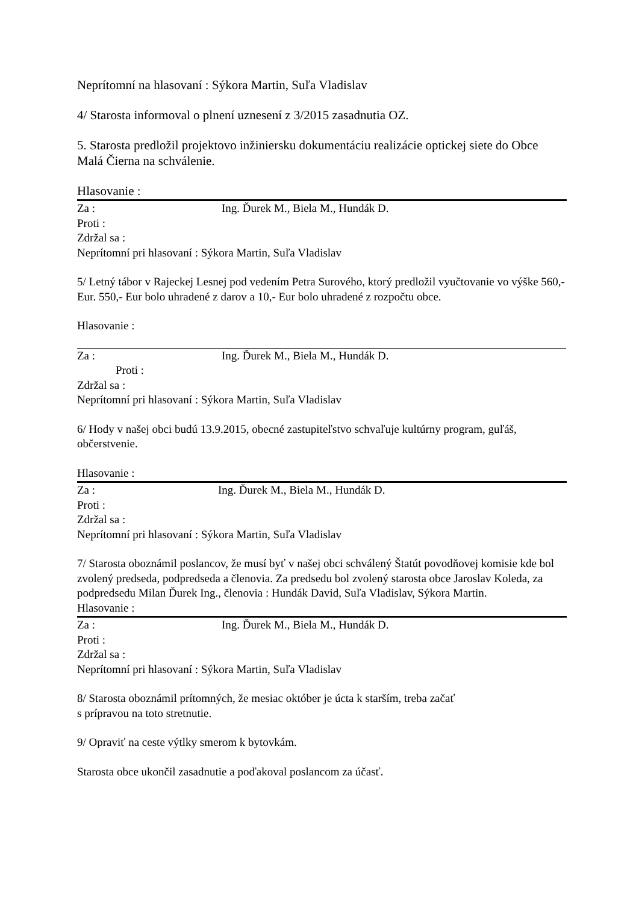Neprítomní na hlasovaní : Sýkora Martin, Suľa Vladislav
4/ Starosta informoval o plnení uznesení z 3/2015 zasadnutia OZ.
5. Starosta predložil projektovo inžiniersku dokumentáciu realizácie optickej siete do Obce Malá Čierna na schválenie.
Hlasovanie :
Za : Ing. Ďurek M., Biela M., Hundák D.
Proti :
Zdržal sa :
Neprítomní pri hlasovaní : Sýkora Martin, Suľa Vladislav
5/ Letný tábor v Rajeckej Lesnej pod vedením Petra Surového, ktorý predložil vyučtovanie vo výške 560,- Eur. 550,- Eur bolo uhradené z darov a 10,- Eur bolo uhradené z rozpočtu obce.
Hlasovanie :
Za : Ing. Ďurek M., Biela M., Hundák D.
Proti :
Zdržal sa :
Neprítomní pri hlasovaní : Sýkora Martin, Suľa Vladislav
6/ Hody v našej obci budú 13.9.2015, obecné zastupiteľstvo schvaľuje kultúrny program, guľáš, občerstvenie.
Hlasovanie :
Za : Ing. Ďurek M., Biela M., Hundák D.
Proti :
Zdržal sa :
Neprítomní pri hlasovaní : Sýkora Martin, Suľa Vladislav
7/ Starosta oboznámil poslancov, že musí byť v našej obci schválený Štatút povodňovej komisie kde bol zvolený predseda, podpredseda a členovia. Za predsedu bol zvolený starosta obce Jaroslav Koleda, za podpredsedu Milan Ďurek Ing., členovia : Hundák David, Suľa Vladislav, Sýkora Martin.
Hlasovanie :
Za : Ing. Ďurek M., Biela M., Hundák D.
Proti :
Zdržal sa :
Neprítomní pri hlasovaní : Sýkora Martin, Suľa Vladislav
8/ Starosta oboznámil prítomných, že mesiac október je úcta k starším, treba začať
s prípravou na toto stretnutie.
9/ Opraviť na ceste výtlky smerom k bytovkám.
Starosta obce ukončil zasadnutie a poďakoval poslancom za účasť.